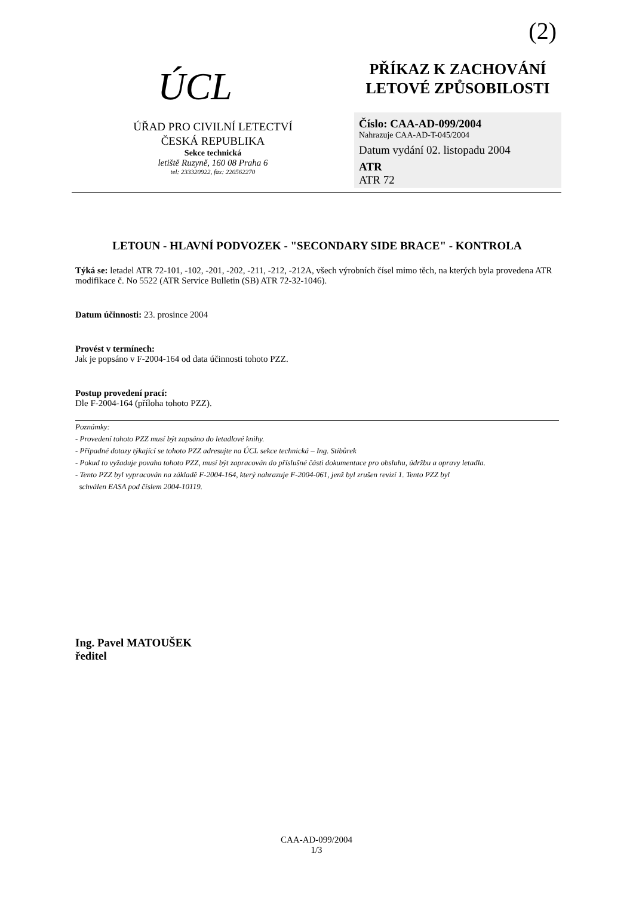(2)
ÚCL
ÚŘAD PRO CIVILNÍ LETECTVÍ
ČESKÁ REPUBLIKA
Sekce technická
letiště Ruzyně, 160 08 Praha 6
tel: 233320922, fax: 220562270
PŘÍKAZ K ZACHOVÁNÍ
LETOVÉ ZPŮSOBILOSTI
Číslo: CAA-AD-099/2004
Nahrazuje CAA-AD-T-045/2004
Datum vydání 02. listopadu 2004
ATR
ATR 72
LETOUN - HLAVNÍ PODVOZEK - "SECONDARY SIDE BRACE" - KONTROLA
Týká se: letadel ATR 72-101, -102, -201, -202, -211, -212, -212A, všech výrobních čísel mimo těch, na kterých byla provedena ATR modifikace č. No 5522 (ATR Service Bulletin (SB) ATR 72-32-1046).
Datum účinnosti: 23. prosince 2004
Provést v termínech:
Jak je popsáno v F-2004-164 od data účinnosti tohoto PZZ.
Postup provedení prací:
Dle F-2004-164 (příloha tohoto PZZ).
Poznámky:
- Provedení tohoto PZZ musí být zapsáno do letadlové knihy.
- Případné dotazy týkající se tohoto PZZ adresujte na ÚCL sekce technická – Ing. Stibůrek
- Pokud to vyžaduje povaha tohoto PZZ, musí být zapracován do příslušné části dokumentace pro obsluhu, údržbu a opravy letadla.
- Tento PZZ byl vypracován na základě F-2004-164, který nahrazuje F-2004-061, jenž byl zrušen revizí 1. Tento PZZ byl
schválen EASA pod číslem 2004-10119.
Ing. Pavel MATOUŠEK
ředitel
CAA-AD-099/2004
1/3